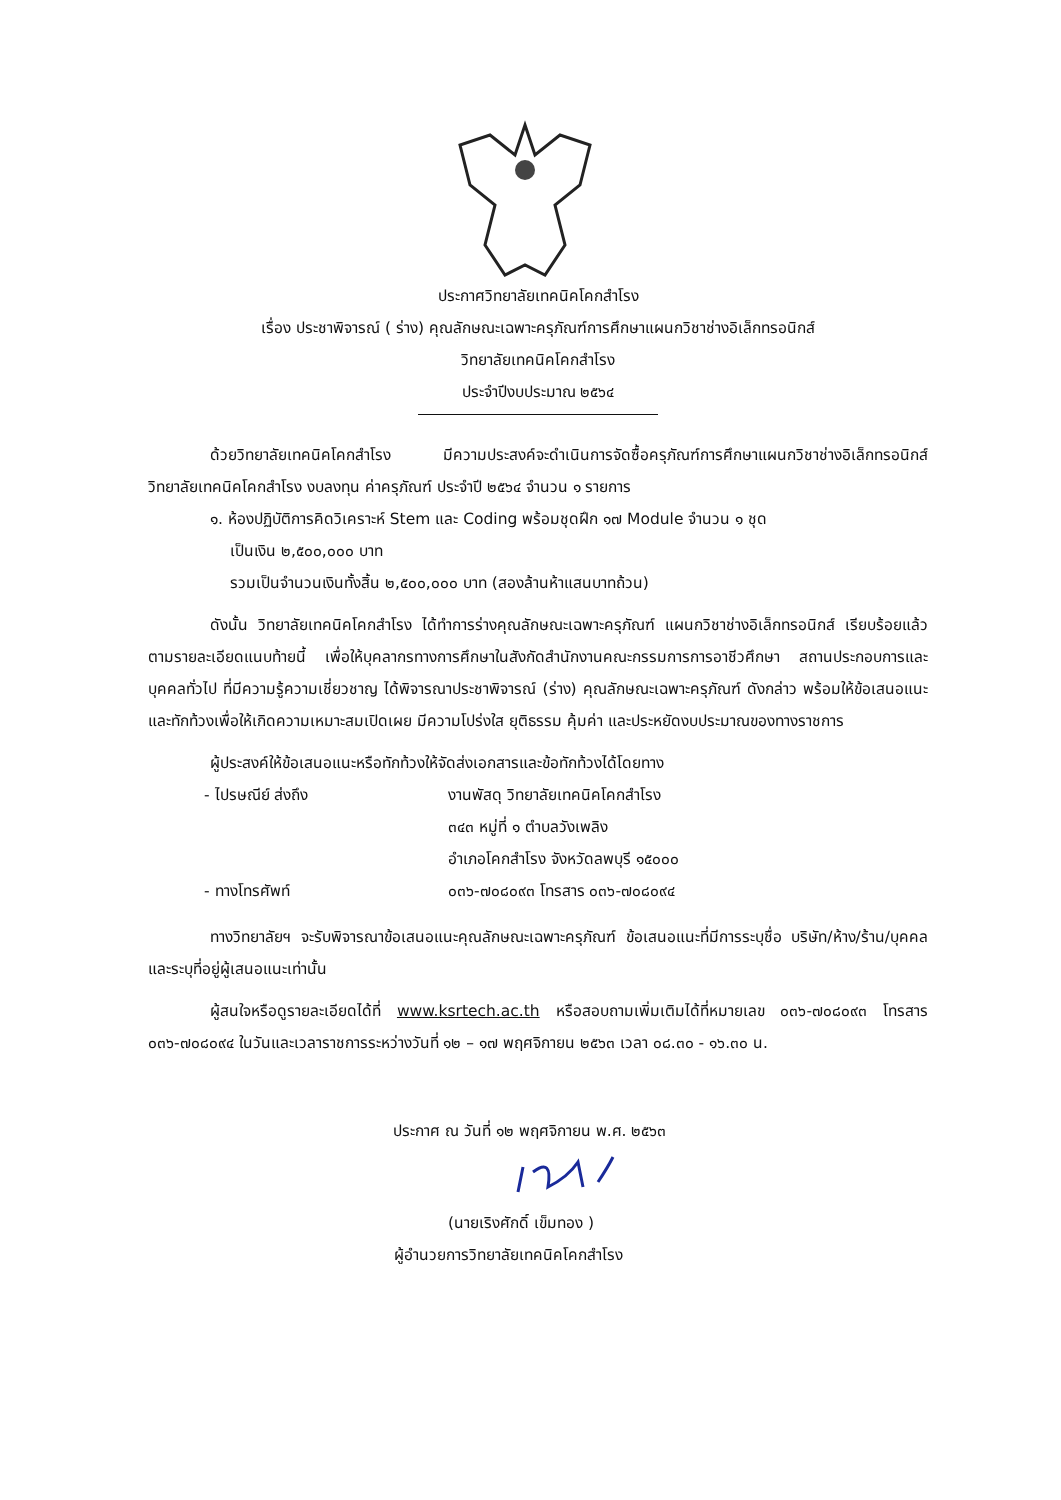ประกาศวิทยาลัยเทคนิคโคกสำโรง
เรื่อง ประชาพิจารณ์ ( ร่าง) คุณลักษณะเฉพาะครุภัณฑ์การศึกษาแผนกวิชาช่างอิเล็กทรอนิกส์
วิทยาลัยเทคนิคโคกสำโรง
ประจำปีงบประมาณ ๒๕๖๔
ด้วยวิทยาลัยเทคนิคโคกสำโรง มีความประสงค์จะดำเนินการจัดซื้อครุภัณฑ์การศึกษาแผนกวิชาช่างอิเล็กทรอนิกส์ วิทยาลัยเทคนิคโคกสำโรง งบลงทุน ค่าครุภัณฑ์ ประจำปี ๒๕๖๔ จำนวน ๑ รายการ
๑. ห้องปฏิบัติการคิดวิเคราะห์ Stem และ Coding พร้อมชุดฝึก ๑๗ Module จำนวน ๑ ชุด
เป็นเงิน ๒,๕๐๐,๐๐๐ บาท
รวมเป็นจำนวนเงินทั้งสิ้น ๒,๕๐๐,๐๐๐ บาท (สองล้านห้าแสนบาทถ้วน)
ดังนั้น วิทยาลัยเทคนิคโคกสำโรง ได้ทำการร่างคุณลักษณะเฉพาะครุภัณฑ์ แผนกวิชาช่างอิเล็กทรอนิกส์ เรียบร้อยแล้วตามรายละเอียดแนบท้ายนี้ เพื่อให้บุคลากรทางการศึกษาในสังกัดสำนักงานคณะกรรมการการอาชีวศึกษา สถานประกอบการและบุคคลทั่วไป ที่มีความรู้ความเชี่ยวชาญ ได้พิจารณาประชาพิจารณ์ (ร่าง) คุณลักษณะเฉพาะครุภัณฑ์ ดังกล่าว พร้อมให้ข้อเสนอแนะและทักท้วงเพื่อให้เกิดความเหมาะสมเปิดเผย มีความโปร่งใส ยุติธรรม คุ้มค่า และประหยัดงบประมาณของทางราชการ
ผู้ประสงค์ให้ข้อเสนอแนะหรือทักท้วงให้จัดส่งเอกสารและข้อทักท้วงได้โดยทาง
- ไปรษณีย์ ส่งถึง งานพัสดุ วิทยาลัยเทคนิคโคกสำโรง
๓๔๓ หมู่ที่ ๑ ตำบลวังเพลิง
อำเภอโคกสำโรง จังหวัดลพบุรี ๑๕๐๐๐
- ทางโทรศัพท์ ๐๓๖-๗๐๘๐๙๓ โทรสาร ๐๓๖-๗๐๘๐๙๔
ทางวิทยาลัยฯ จะรับพิจารณาข้อเสนอแนะคุณลักษณะเฉพาะครุภัณฑ์ ข้อเสนอแนะที่มีการระบุชื่อ บริษัท/ห้าง/ร้าน/บุคคล และระบุที่อยู่ผู้เสนอแนะเท่านั้น
ผู้สนใจหรือดูรายละเอียดได้ที่ www.ksrtech.ac.th หรือสอบถามเพิ่มเติมได้ที่หมายเลข ๐๓๖-๗๐๘๐๙๓ โทรสาร ๐๓๖-๗๐๘๐๙๔ ในวันและเวลาราชการระหว่างวันที่ ๑๒ – ๑๗ พฤศจิกายน ๒๕๖๓ เวลา ๐๘.๓๐ - ๑๖.๓๐ น.
ประกาศ ณ วันที่ ๑๒ พฤศจิกายน พ.ศ. ๒๕๖๓
(นายเริงศักดิ์ เข็มทอง )
ผู้อำนวยการวิทยาลัยเทคนิคโคกสำโรง